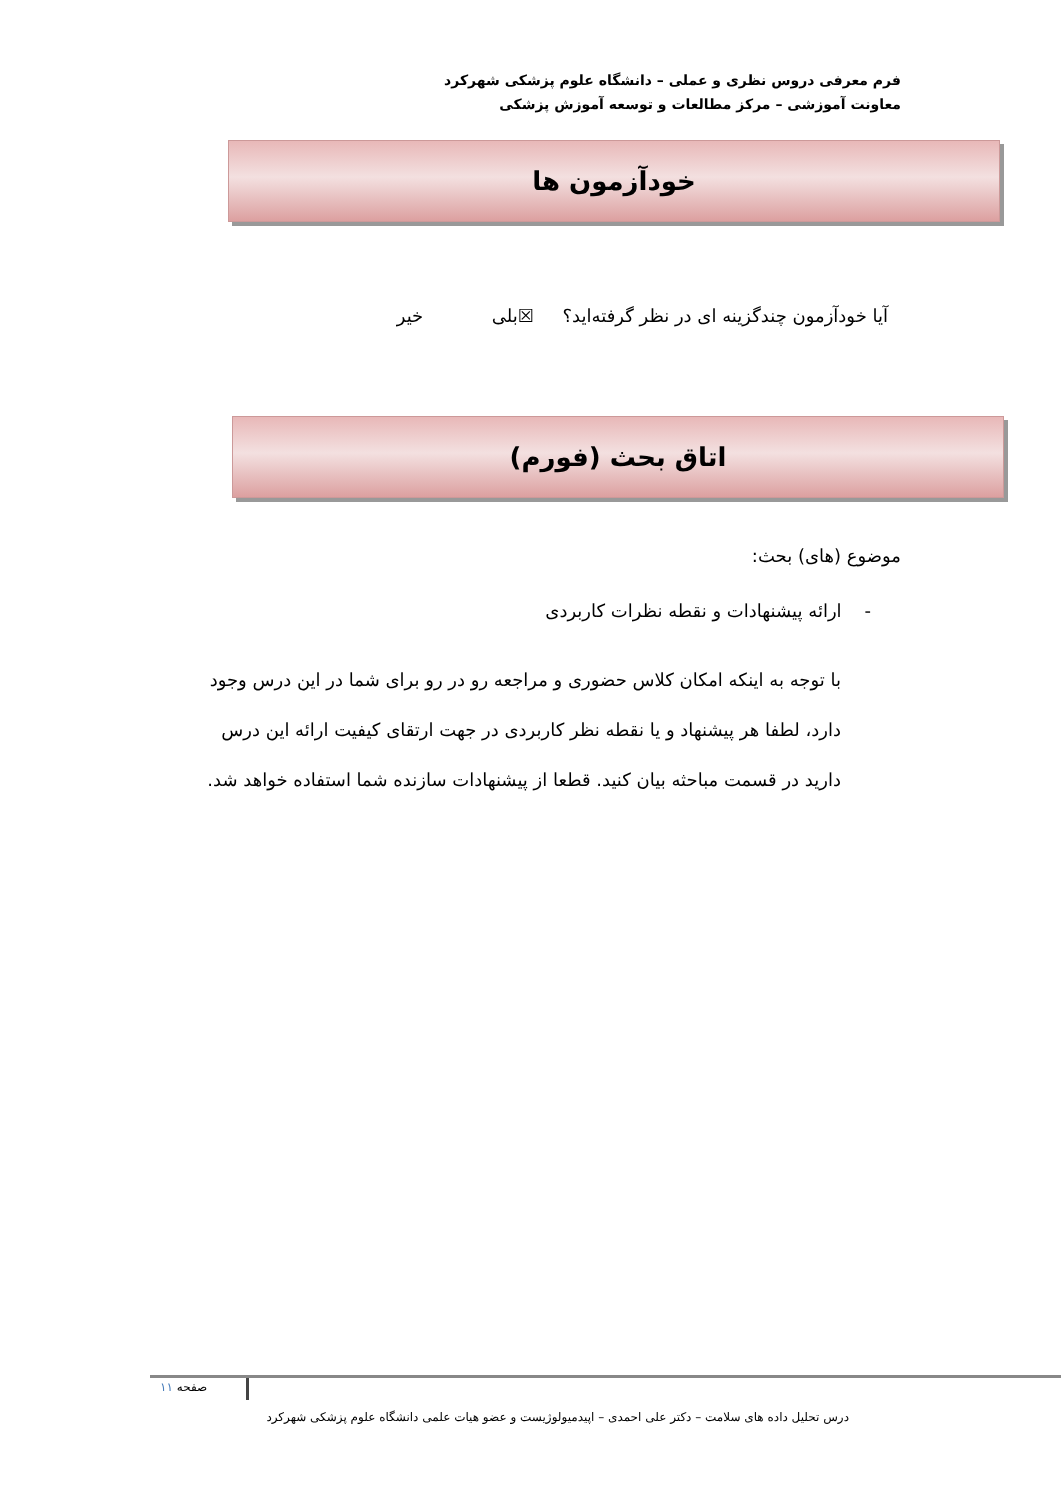فرم معرفی دروس نظری و عملی – دانشگاه علوم پزشکی شهرکرد
معاونت آموزشی – مرکز مطالعات و توسعه آموزش پزشکی
خودآزمون ها
آیا خودآزمون چندگزینه ای در نظر گرفته‌اید؟ ☒بلی خیر
اتاق بحث (فورم)
موضوع (های) بحث:
- ارائه پیشنهادات و نقطه نظرات کاربردی
با توجه به اینکه امکان کلاس حضوری و مراجعه رو در رو برای شما در این درس وجود دارد، لطفا هر پیشنهاد و یا نقطه نظر کاربردی در جهت ارتقای کیفیت ارائه این درس دارید در قسمت مباحثه بیان کنید. قطعا از پیشنهادات سازنده شما استفاده خواهد شد.
صفحه ۱۱
درس تحلیل داده های سلامت – دکتر علی احمدی – اپیدمیولوژیست و عضو هیات علمی دانشگاه علوم پزشکی شهرکرد